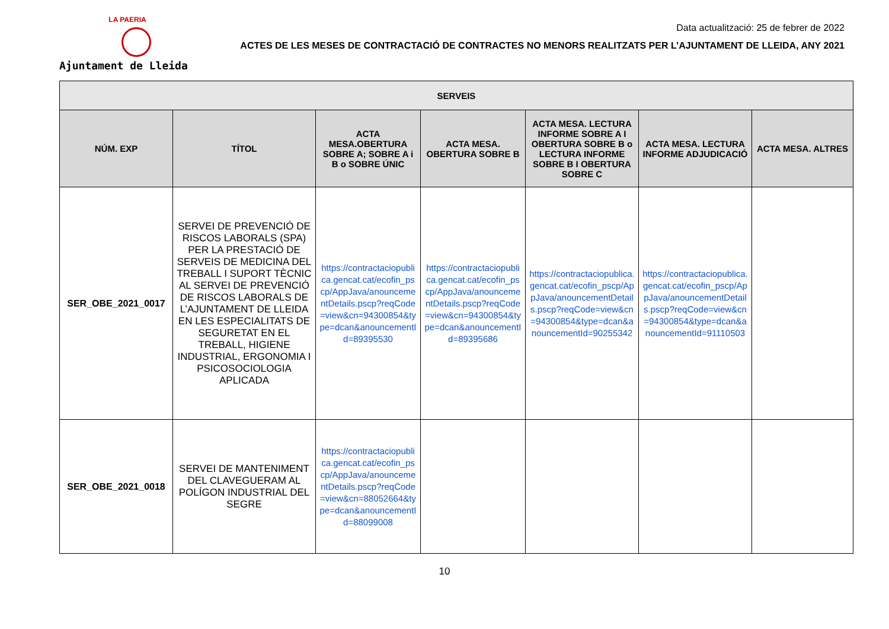LA PAERIA
Ajuntament de Lleida
Data actualització: 25 de febrer de 2022
ACTES DE LES MESES DE CONTRACTACIÓ DE CONTRACTES NO MENORS REALITZATS PER L’AJUNTAMENT DE LLEIDA, ANY 2021
| SERVEIS | | | | | | |
| --- | --- | --- | --- | --- | --- | --- |
| NÚM. EXP | TÍTOL | ACTA MESA.OBERTURA SOBRE A; SOBRE A i B o SOBRE ÚNIC | ACTA MESA. OBERTURA SOBRE B | ACTA MESA. LECTURA INFORME SOBRE A I OBERTURA SOBRE B o LECTURA INFORME SOBRE B I OBERTURA SOBRE C | ACTA MESA. LECTURA INFORME ADJUDICACIÓ | ACTA MESA. ALTRES |
| SER_OBE_2021_0017 | SERVEI DE PREVENCIÓ DE RISCOS LABORALS (SPA) PER LA PRESTACIÓ DE SERVEIS DE MEDICINA DEL TREBALL I SUPORT TÈCNIC AL SERVEI DE PREVENCIÓ DE RISCOS LABORALS DE L’AJUNTAMENT DE LLEIDA EN LES ESPECIALITATS DE SEGURETAT EN EL TREBALL, HIGIENE INDUSTRIAL, ERGONOMIA I PSICOSOCIOLOGIA APLICADA | https://contractaciopublica.gencat.cat/ecofin_pscp/AppJava/anouncementDetails.pscp?reqCode=view&cn=94300854&type=dcan&anouncementId=89395530 | https://contractaciopublica.gencat.cat/ecofin_pscp/AppJava/anouncementDetails.pscp?reqCode=view&cn=94300854&type=dcan&anouncementId=89395686 | https://contractaciopublica.gencat.cat/ecofin_pscp/AppJava/anouncementDetails.pscp?reqCode=view&cn=94300854&type=dcan&anouncementId=90255342 | https://contractaciopublica.gencat.cat/ecofin_pscp/AppJava/anouncementDetails.pscp?reqCode=view&cn=94300854&type=dcan&anouncementId=91110503 | |
| SER_OBE_2021_0018 | SERVEI DE MANTENIMENT DEL CLAVEGUERAM AL POLÍGON INDUSTRIAL DEL SEGRE | https://contractaciopublica.gencat.cat/ecofin_pscp/AppJava/anouncementDetails.pscp?reqCode=view&cn=88052664&type=dcan&anouncementId=88099008 | | | | |
10